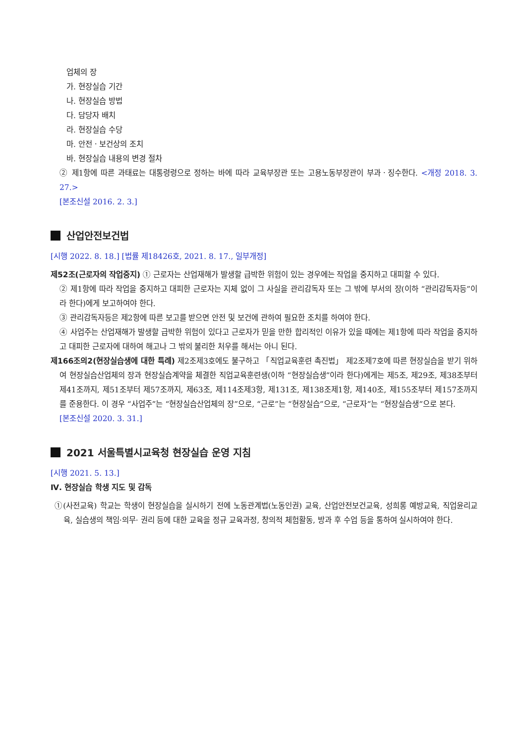업체의 장
가. 현장실습 기간
나. 현장실습 방법
다. 담당자 배치
라. 현장실습 수당
마. 안전ㆍ보건상의 조치
바. 현장실습 내용의 변경 절차
② 제1항에 따른 과태료는 대통령령으로 정하는 바에 따라 교육부장관 또는 고용노동부장관이 부과ㆍ징수한다. <개정 2018. 3. 27.>
[본조신설 2016. 2. 3.]
산업안전보건법
[시행 2022. 8. 18.] [법률 제18426호, 2021. 8. 17., 일부개정]
제52조(근로자의 작업중지) ① 근로자는 산업재해가 발생할 급박한 위험이 있는 경우에는 작업을 중지하고 대피할 수 있다.
② 제1항에 따라 작업을 중지하고 대피한 근로자는 지체 없이 그 사실을 관리감독자 또는 그 밖에 부서의 장(이하 “관리감독자등”이라 한다)에게 보고하여야 한다.
③ 관리감독자등은 제2항에 따른 보고를 받으면 안전 및 보건에 관하여 필요한 조치를 하여야 한다.
④ 사업주는 산업재해가 발생할 급박한 위험이 있다고 근로자가 믿을 만한 합리적인 이유가 있을 때에는 제1항에 따라 작업을 중지하고 대피한 근로자에 대하여 해고나 그 밖의 불리한 처우를 해서는 아니 된다.
제166조의2(현장실습생에 대한 특례) 제2조제3호에도 불구하고 「직업교육훈련 촉진법」 제2조제7호에 따른 현장실습을 받기 위하여 현장실습산업체의 장과 현장실습계약을 체결한 직업교육훈련생(이하 “현장실습생”이라 한다)에게는 제5조, 제29조, 제38조부터 제41조까지, 제51조부터 제57조까지, 제63조, 제114조제3항, 제131조, 제138조제1항, 제140조, 제155조부터 제157조까지를 준용한다. 이 경우 “사업주”는 “현장실습산업체의 장”으로, “근로”는 “현장실습”으로, “근로자”는 “현장실습생”으로 본다.
[본조신설 2020. 3. 31.]
2021 서울특별시교육청 현장실습 운영 지침
[시행 2021. 5. 13.]
Ⅳ. 현장실습 학생 지도 및 감독
①(사전교육) 학교는 학생이 현장실습을 실시하기 전에 노동관계법(노동인권) 교육, 산업안전보건교육, 성희롱 예방교육, 직업윤리교육, 실습생의 책임·의무· 권리 등에 대한 교육을 정규 교육과정, 창의적 체험활동, 방과 후 수업 등을 통하여 실시하여야 한다.